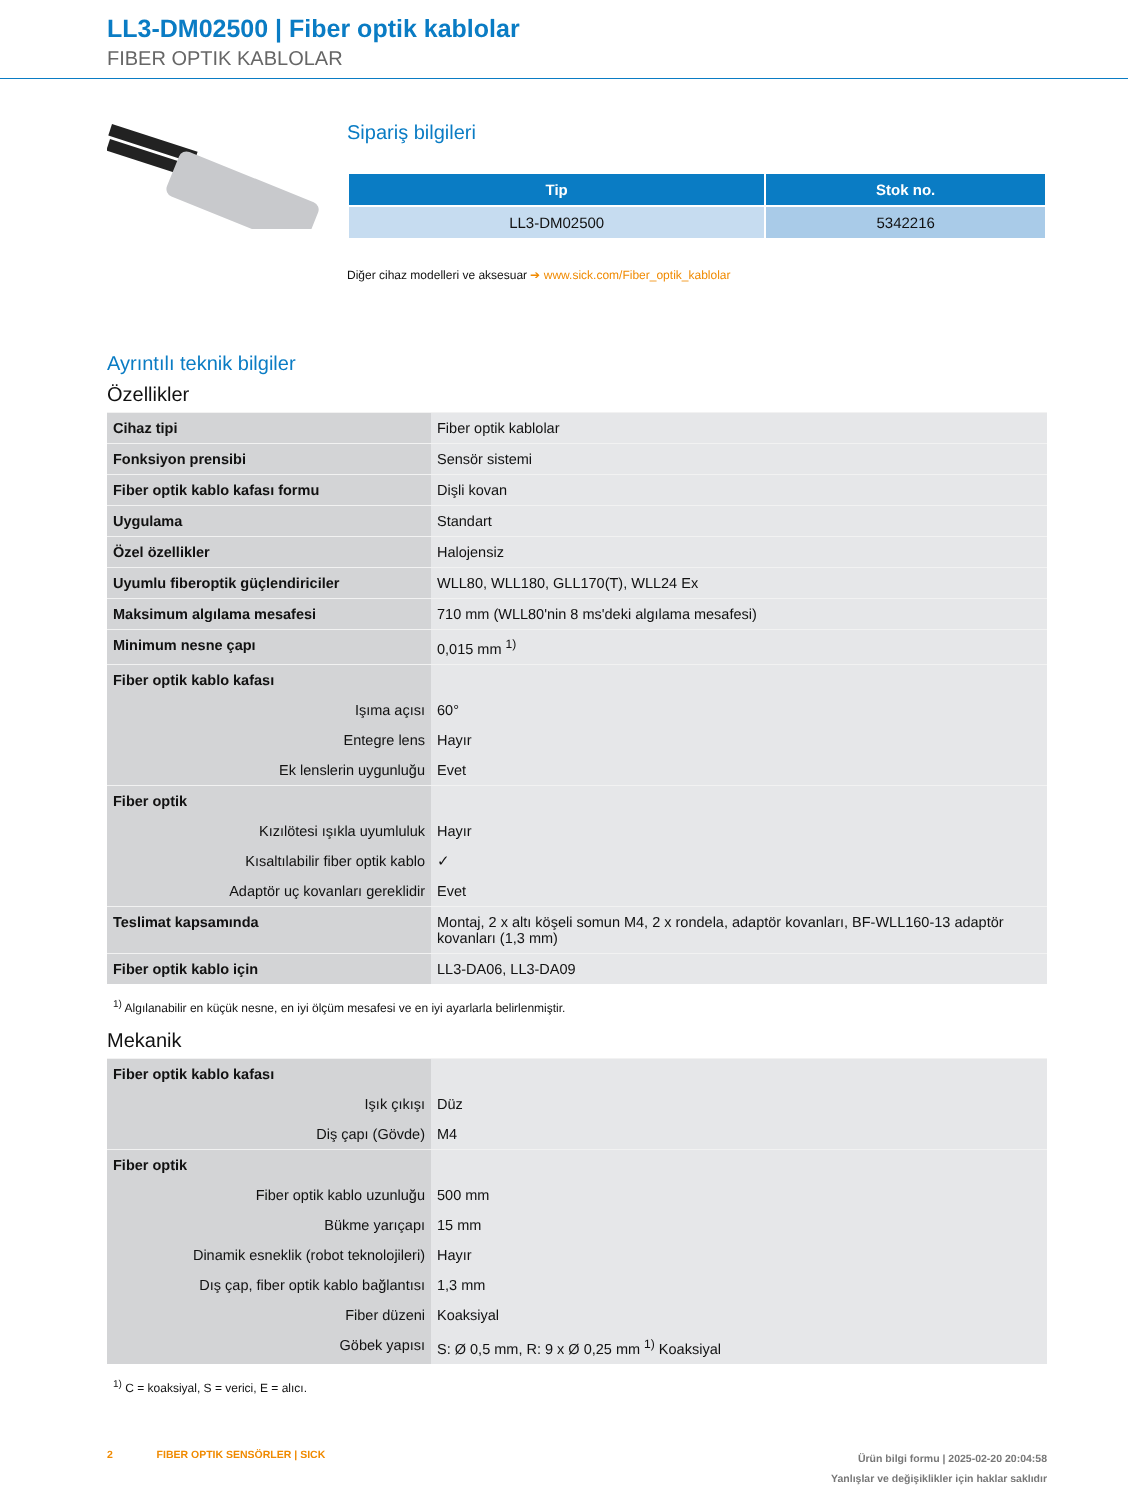LL3-DM02500 | Fiber optik kablolar
FIBER OPTIK KABLOLAR
Sipariş bilgileri
| Tip | Stok no. |
| --- | --- |
| LL3-DM02500 | 5342216 |
Diğer cihaz modelleri ve aksesuar ➔ www.sick.com/Fiber_optik_kablolar
Ayrıntılı teknik bilgiler
Özellikler
| Cihaz tipi | Fiber optik kablolar |
| Fonksiyon prensibi | Sensör sistemi |
| Fiber optik kablo kafası formu | Dişli kovan |
| Uygulama | Standart |
| Özel özellikler | Halojensiz |
| Uyumlu fiberoptik güçlendiriciler | WLL80, WLL180, GLL170(T), WLL24 Ex |
| Maksimum algılama mesafesi | 710 mm (WLL80'nin 8 ms'deki algılama mesafesi) |
| Minimum nesne çapı | 0,015 mm <sup>1)</sup> |
| Fiber optik kablo kafası | |
| Işıma açısı | 60° |
| Entegre lens | Hayır |
| Ek lenslerin uygunluğu | Evet |
| Fiber optik | |
| Kızılötesi ışıkla uyumluluk | Hayır |
| Kısaltılabilir fiber optik kablo | ✓ |
| Adaptör uç kovanları gereklidir | Evet |
| Teslimat kapsamında | Montaj, 2 x altı köşeli somun M4, 2 x rondela, adaptör kovanları, BF-WLL160-13 adaptör kovanları (1,3 mm) |
| Fiber optik kablo için | LL3-DA06, LL3-DA09 |
<sup>1)</sup> Algılanabilir en küçük nesne, en iyi ölçüm mesafesi ve en iyi ayarlarla belirlenmiştir.
Mekanik
| Fiber optik kablo kafası | |
| Işık çıkışı | Düz |
| Diş çapı (Gövde) | M4 |
| Fiber optik | |
| Fiber optik kablo uzunluğu | 500 mm |
| Bükme yarıçapı | 15 mm |
| Dinamik esneklik (robot teknolojileri) | Hayır |
| Dış çap, fiber optik kablo bağlantısı | 1,3 mm |
| Fiber düzeni | Koaksiyal |
| Göbek yapısı | S: Ø 0,5 mm, R: 9 x Ø 0,25 mm <sup>1)</sup> Koaksiyal |
<sup>1)</sup> C = koaksiyal, S = verici, E = alıcı.
2 FIBER OPTIK SENSÖRLER | SICK
Ürün bilgi formu | 2025-02-20 20:04:58
Yanlışlar ve değişiklikler için haklar saklıdır